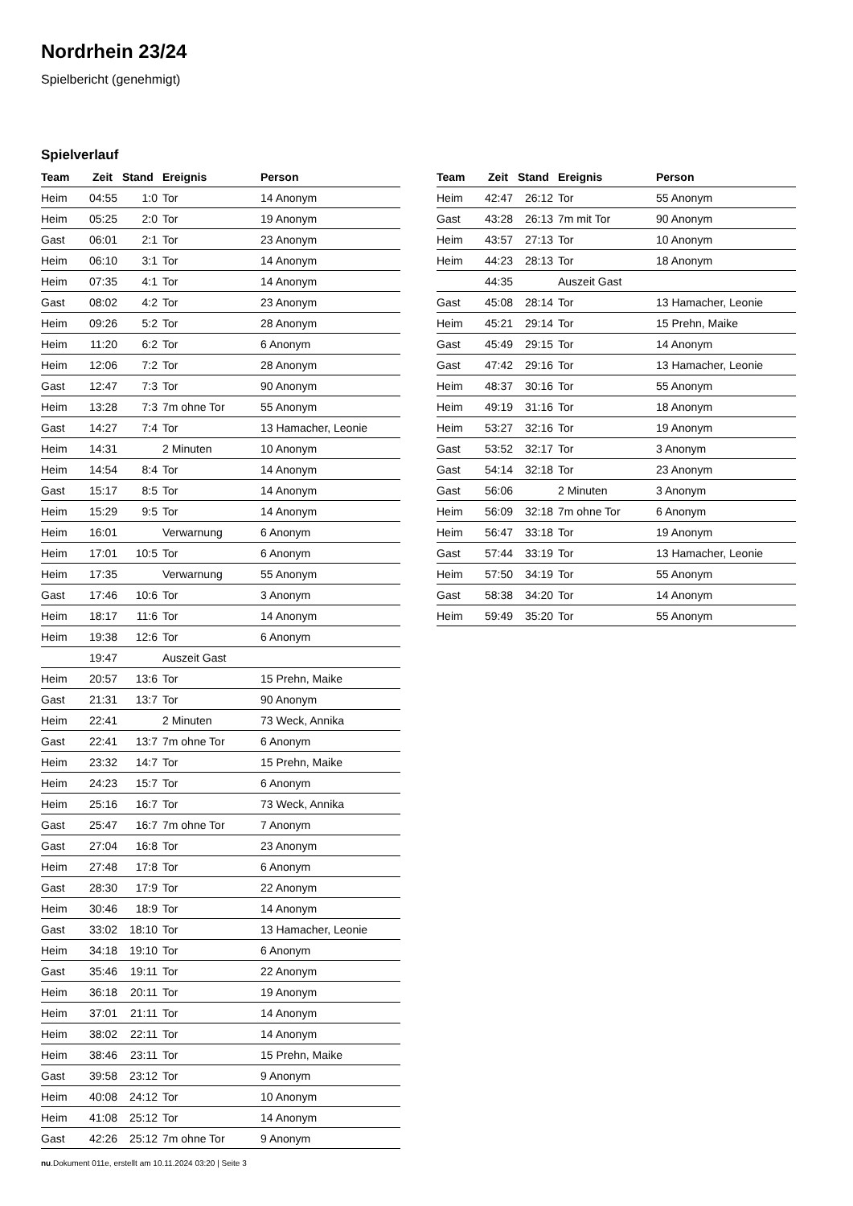Nordrhein 23/24
Spielbericht (genehmigt)
Spielverlauf
| Team | Zeit | Stand | Ereignis | Person |
| --- | --- | --- | --- | --- |
| Heim | 04:55 | 1:0 | Tor | 14 Anonym |
| Heim | 05:25 | 2:0 | Tor | 19 Anonym |
| Gast | 06:01 | 2:1 | Tor | 23 Anonym |
| Heim | 06:10 | 3:1 | Tor | 14 Anonym |
| Heim | 07:35 | 4:1 | Tor | 14 Anonym |
| Gast | 08:02 | 4:2 | Tor | 23 Anonym |
| Heim | 09:26 | 5:2 | Tor | 28 Anonym |
| Heim | 11:20 | 6:2 | Tor | 6 Anonym |
| Heim | 12:06 | 7:2 | Tor | 28 Anonym |
| Gast | 12:47 | 7:3 | Tor | 90 Anonym |
| Heim | 13:28 | 7:3 | 7m ohne Tor | 55 Anonym |
| Gast | 14:27 | 7:4 | Tor | 13 Hamacher, Leonie |
| Heim | 14:31 | | 2 Minuten | 10 Anonym |
| Heim | 14:54 | 8:4 | Tor | 14 Anonym |
| Gast | 15:17 | 8:5 | Tor | 14 Anonym |
| Heim | 15:29 | 9:5 | Tor | 14 Anonym |
| Heim | 16:01 | | Verwarnung | 6 Anonym |
| Heim | 17:01 | 10:5 | Tor | 6 Anonym |
| Heim | 17:35 | | Verwarnung | 55 Anonym |
| Gast | 17:46 | 10:6 | Tor | 3 Anonym |
| Heim | 18:17 | 11:6 | Tor | 14 Anonym |
| Heim | 19:38 | 12:6 | Tor | 6 Anonym |
| | 19:47 | | Auszeit Gast | |
| Heim | 20:57 | 13:6 | Tor | 15 Prehn, Maike |
| Gast | 21:31 | 13:7 | Tor | 90 Anonym |
| Heim | 22:41 | | 2 Minuten | 73 Weck, Annika |
| Gast | 22:41 | 13:7 | 7m ohne Tor | 6 Anonym |
| Heim | 23:32 | 14:7 | Tor | 15 Prehn, Maike |
| Heim | 24:23 | 15:7 | Tor | 6 Anonym |
| Heim | 25:16 | 16:7 | Tor | 73 Weck, Annika |
| Gast | 25:47 | 16:7 | 7m ohne Tor | 7 Anonym |
| Gast | 27:04 | 16:8 | Tor | 23 Anonym |
| Heim | 27:48 | 17:8 | Tor | 6 Anonym |
| Gast | 28:30 | 17:9 | Tor | 22 Anonym |
| Heim | 30:46 | 18:9 | Tor | 14 Anonym |
| Gast | 33:02 | 18:10 | Tor | 13 Hamacher, Leonie |
| Heim | 34:18 | 19:10 | Tor | 6 Anonym |
| Gast | 35:46 | 19:11 | Tor | 22 Anonym |
| Heim | 36:18 | 20:11 | Tor | 19 Anonym |
| Heim | 37:01 | 21:11 | Tor | 14 Anonym |
| Heim | 38:02 | 22:11 | Tor | 14 Anonym |
| Heim | 38:46 | 23:11 | Tor | 15 Prehn, Maike |
| Gast | 39:58 | 23:12 | Tor | 9 Anonym |
| Heim | 40:08 | 24:12 | Tor | 10 Anonym |
| Heim | 41:08 | 25:12 | Tor | 14 Anonym |
| Gast | 42:26 | 25:12 | 7m ohne Tor | 9 Anonym |
| Team | Zeit | Stand | Ereignis | Person |
| --- | --- | --- | --- | --- |
| Heim | 42:47 | 26:12 | Tor | 55 Anonym |
| Gast | 43:28 | 26:13 | 7m mit Tor | 90 Anonym |
| Heim | 43:57 | 27:13 | Tor | 10 Anonym |
| Heim | 44:23 | 28:13 | Tor | 18 Anonym |
| | 44:35 | | Auszeit Gast | |
| Gast | 45:08 | 28:14 | Tor | 13 Hamacher, Leonie |
| Heim | 45:21 | 29:14 | Tor | 15 Prehn, Maike |
| Gast | 45:49 | 29:15 | Tor | 14 Anonym |
| Gast | 47:42 | 29:16 | Tor | 13 Hamacher, Leonie |
| Heim | 48:37 | 30:16 | Tor | 55 Anonym |
| Heim | 49:19 | 31:16 | Tor | 18 Anonym |
| Heim | 53:27 | 32:16 | Tor | 19 Anonym |
| Gast | 53:52 | 32:17 | Tor | 3 Anonym |
| Gast | 54:14 | 32:18 | Tor | 23 Anonym |
| Gast | 56:06 | | 2 Minuten | 3 Anonym |
| Heim | 56:09 | 32:18 | 7m ohne Tor | 6 Anonym |
| Heim | 56:47 | 33:18 | Tor | 19 Anonym |
| Gast | 57:44 | 33:19 | Tor | 13 Hamacher, Leonie |
| Heim | 57:50 | 34:19 | Tor | 55 Anonym |
| Gast | 58:38 | 34:20 | Tor | 14 Anonym |
| Heim | 59:49 | 35:20 | Tor | 55 Anonym |
nu.Dokument 011e, erstellt am 10.11.2024 03:20 | Seite 3